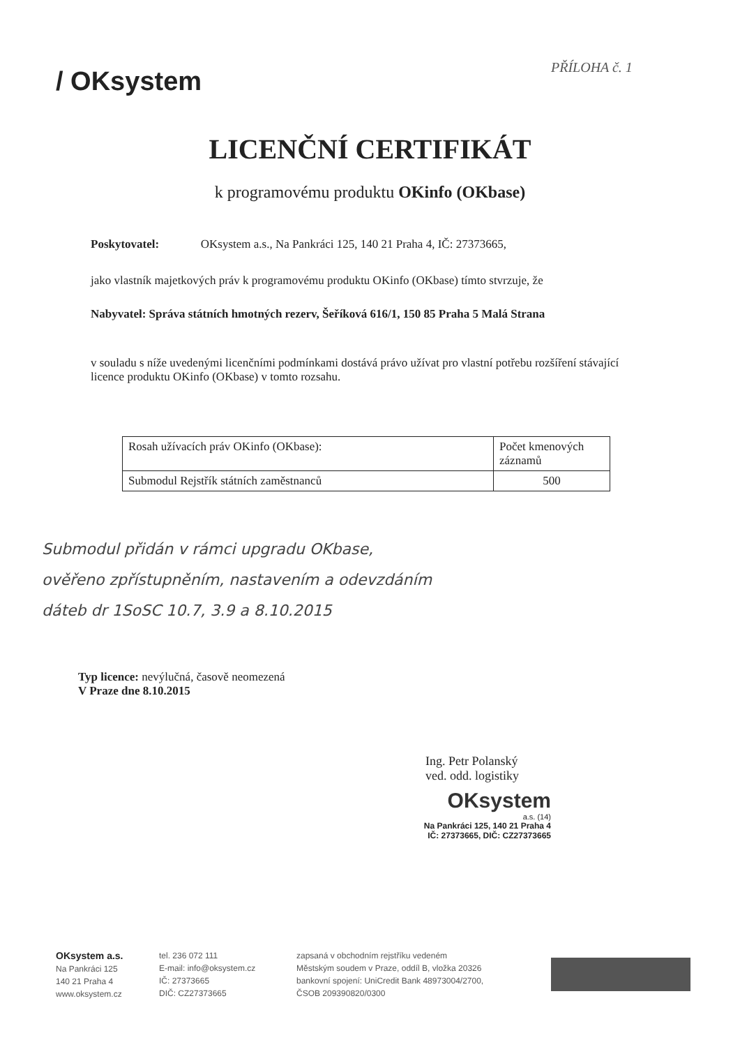PŘÍLOHA č. 1
/ OKsystem
LICENČNÍ CERTIFIKÁT
k programovému produktu OKinfo (OKbase)
Poskytovatel: OKsystem a.s., Na Pankráci 125, 140 21 Praha 4, IČ: 27373665,
jako vlastník majetkových práv k programovému produktu OKinfo (OKbase) tímto stvrzuje, že
Nabyvatel: Správa státních hmotných rezerv, Šeříková 616/1, 150 85 Praha 5 Malá Strana
v souladu s níže uvedenými licenčními podmínkami dostává právo užívat pro vlastní potřebu rozšíření stávající licence produktu OKinfo (OKbase) v tomto rozsahu.
| Rosah užívacích práv OKinfo (OKbase): | Počet kmenových záznamů |
| Submodul Rejstřík státních zaměstnanců | 500 |
Submodul přidán v rámci upgradu OKbase,
ověřeno zpřístupněním, nastavením a odevzdáním
dáteb dr 1SoSC 10.7, 3.9 a 8.10.2015
Typ licence: nevýlučná, časově neomezená
V Praze dne 8.10.2015
Ing. Petr Polanský
ved. odd. logistiky
OKsystem
a.s. (14)
Na Pankráci 125, 140 21 Praha 4
IČ: 27373665, DIČ: CZ27373665
OKsystem a.s.
Na Pankráci 125
140 21 Praha 4
www.oksystem.cz
tel. 236 072 111
E-mail: info@oksystem.cz
IČ: 27373665
DIČ: CZ27373665
zapsaná v obchodním rejstříku vedeném
Městským soudem v Praze, oddíl B, vložka 20326
bankovní spojení: UniCredit Bank 48973004/2700,
ČSOB 209390820/0300